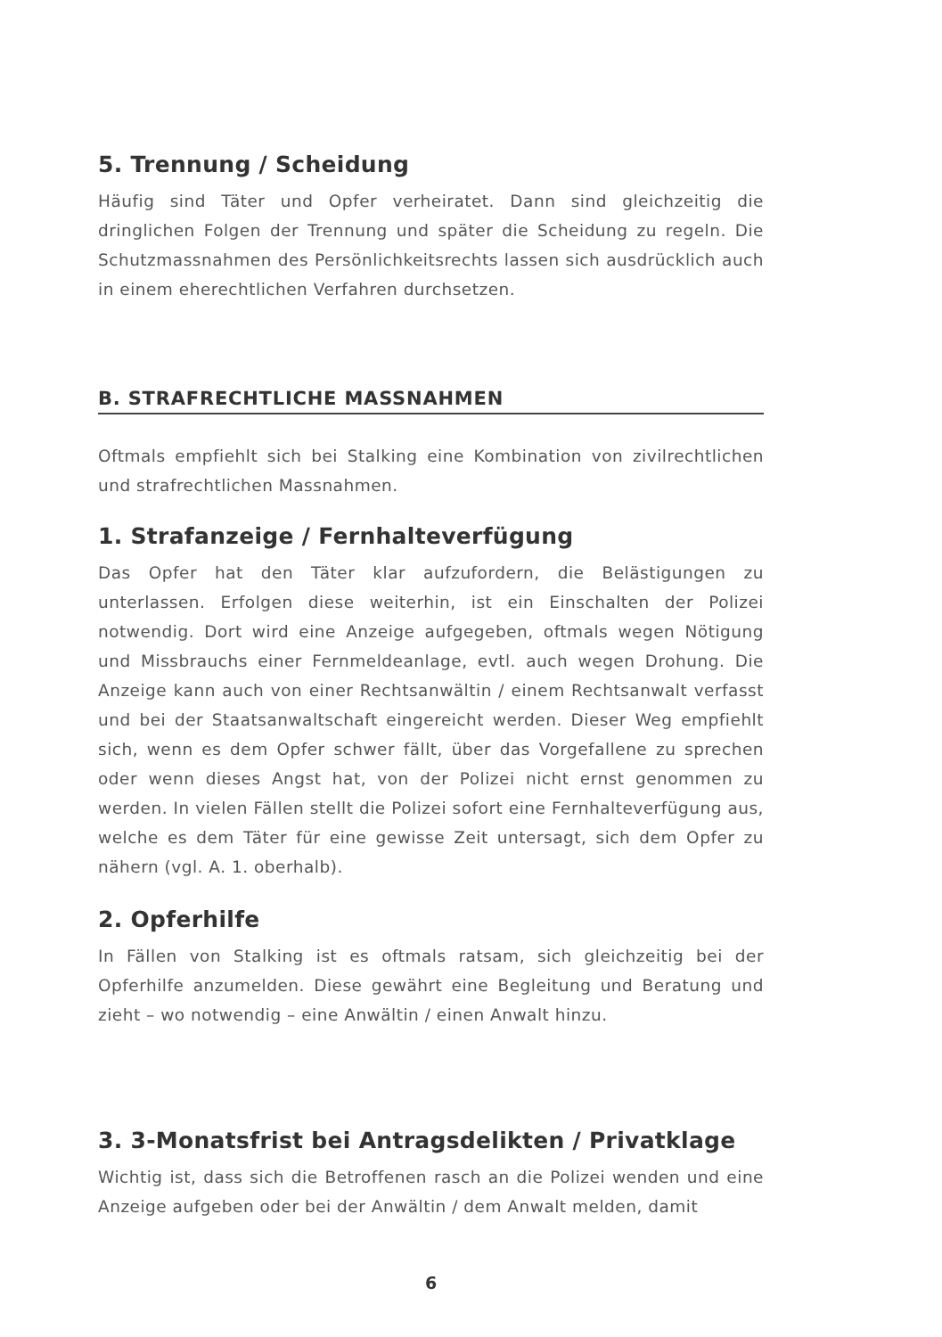5. Trennung / Scheidung
Häufig sind Täter und Opfer verheiratet. Dann sind gleichzeitig die dringlichen Folgen der Trennung und später die Scheidung zu regeln. Die Schutzmassnahmen des Persönlichkeitsrechts lassen sich ausdrücklich auch in einem eherechtlichen Verfahren durchsetzen.
B. STRAFRECHTLICHE MASSNAHMEN
Oftmals empfiehlt sich bei Stalking eine Kombination von zivilrechtlichen und strafrechtlichen Massnahmen.
1. Strafanzeige / Fernhalteverfügung
Das Opfer hat den Täter klar aufzufordern, die Belästigungen zu unterlassen. Erfolgen diese weiterhin, ist ein Einschalten der Polizei notwendig. Dort wird eine Anzeige aufgegeben, oftmals wegen Nötigung und Missbrauchs einer Fernmeldeanlage, evtl. auch wegen Drohung. Die Anzeige kann auch von einer Rechtsanwältin / einem Rechtsanwalt verfasst und bei der Staatsanwaltschaft eingereicht werden. Dieser Weg empfiehlt sich, wenn es dem Opfer schwer fällt, über das Vorgefallene zu sprechen oder wenn dieses Angst hat, von der Polizei nicht ernst genommen zu werden. In vielen Fällen stellt die Polizei sofort eine Fernhalteverfügung aus, welche es dem Täter für eine gewisse Zeit untersagt, sich dem Opfer zu nähern (vgl. A. 1. oberhalb).
2. Opferhilfe
In Fällen von Stalking ist es oftmals ratsam, sich gleichzeitig bei der Opferhilfe anzumelden. Diese gewährt eine Begleitung und Beratung und zieht – wo notwendig – eine Anwältin / einen Anwalt hinzu.
3. 3-Monatsfrist bei Antragsdelikten / Privatklage
Wichtig ist, dass sich die Betroffenen rasch an die Polizei wenden und eine Anzeige aufgeben oder bei der Anwältin / dem Anwalt melden, damit
6